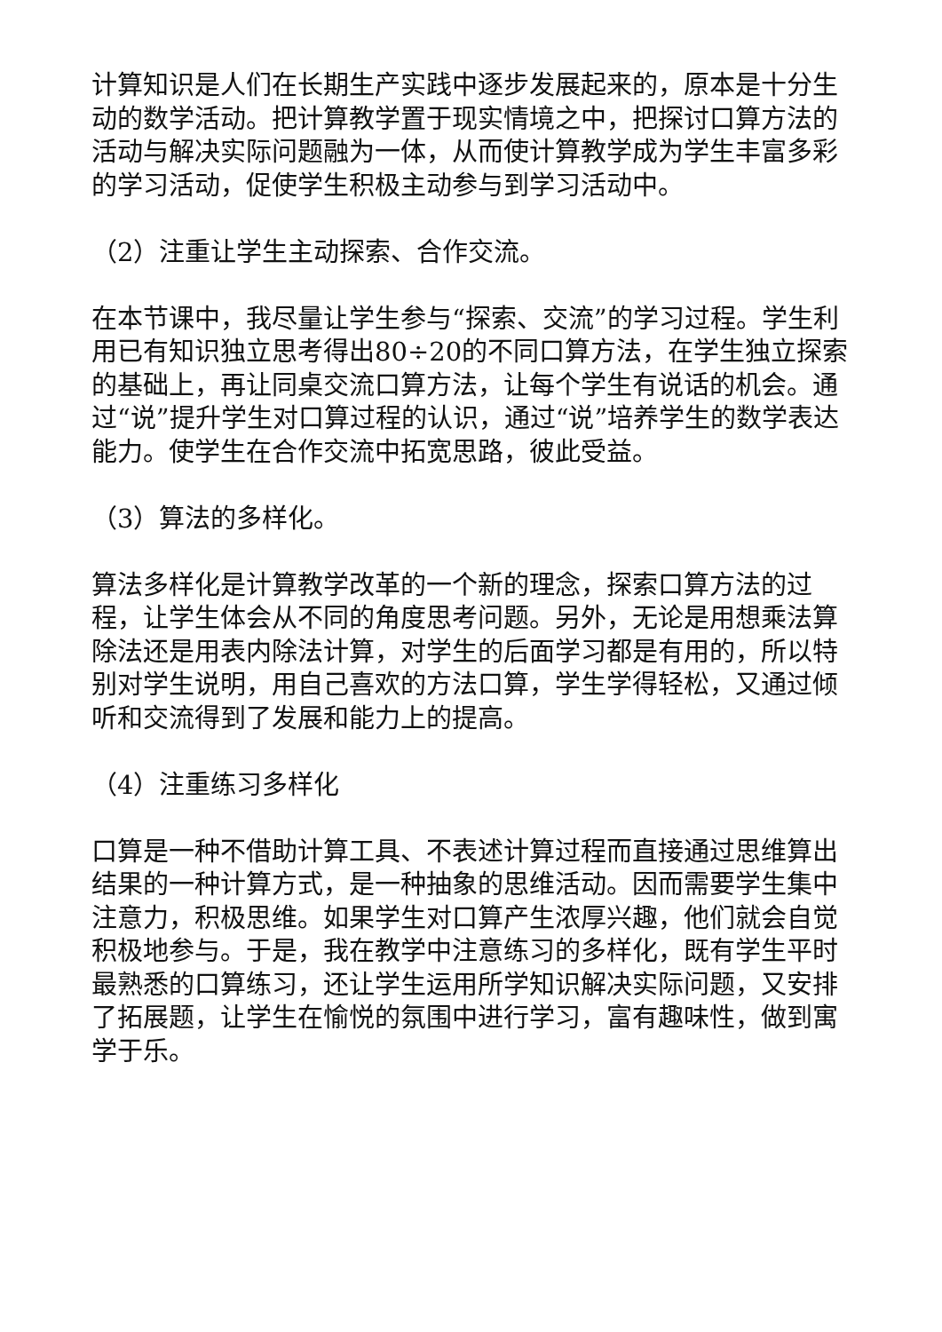计算知识是人们在长期生产实践中逐步发展起来的，原本是十分生动的数学活动。把计算教学置于现实情境之中，把探讨口算方法的活动与解决实际问题融为一体，从而使计算教学成为学生丰富多彩的学习活动，促使学生积极主动参与到学习活动中。
（2）注重让学生主动探索、合作交流。
在本节课中，我尽量让学生参与“探索、交流”的学习过程。学生利用已有知识独立思考得出80÷20的不同口算方法，在学生独立探索的基础上，再让同桌交流口算方法，让每个学生有说话的机会。通过“说”提升学生对口算过程的认识，通过“说”培养学生的数学表达能力。使学生在合作交流中拓宽思路，彼此受益。
（3）算法的多样化。
算法多样化是计算教学改革的一个新的理念，探索口算方法的过程，让学生体会从不同的角度思考问题。另外，无论是用想乘法算除法还是用表内除法计算，对学生的后面学习都是有用的，所以特别对学生说明，用自己喜欢的方法口算，学生学得轻松，又通过倾听和交流得到了发展和能力上的提高。
（4）注重练习多样化
口算是一种不借助计算工具、不表述计算过程而直接通过思维算出结果的一种计算方式，是一种抽象的思维活动。因而需要学生集中注意力，积极思维。如果学生对口算产生浓厚兴趣，他们就会自觉积极地参与。于是，我在教学中注意练习的多样化，既有学生平时最熟悉的口算练习，还让学生运用所学知识解决实际问题，又安排了拓展题，让学生在愉悦的氛围中进行学习，富有趣味性，做到寓学于乐。